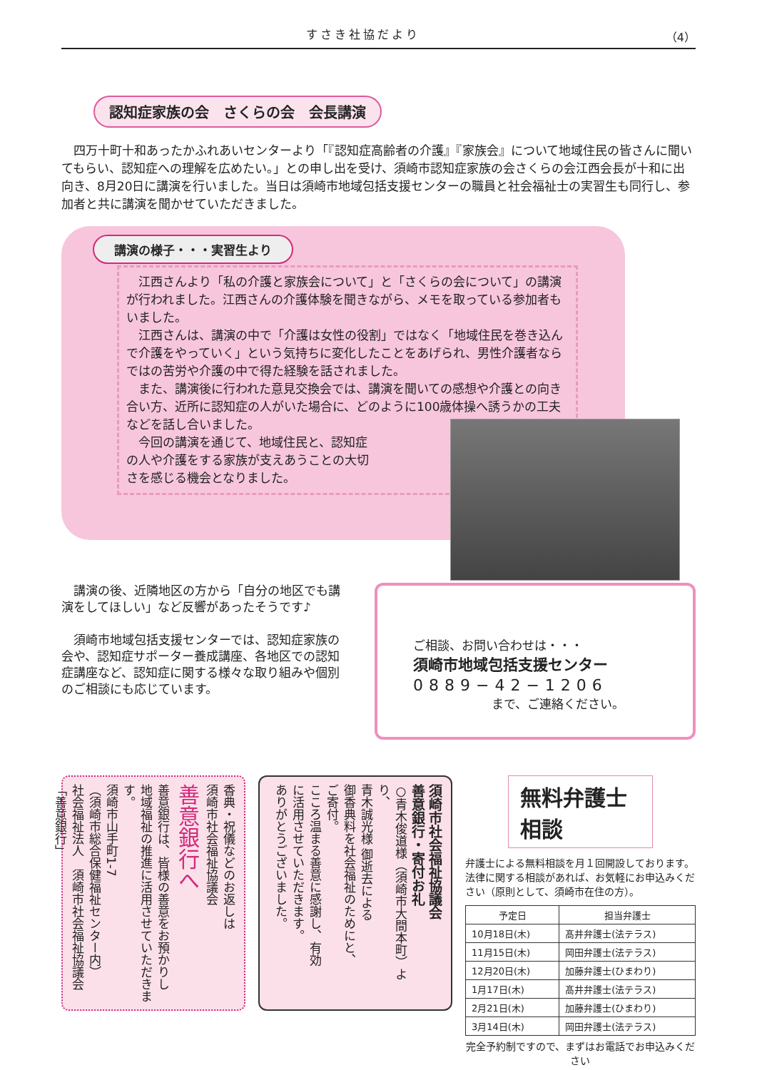すさき社協だより （4）
認知症家族の会　さくらの会　会長講演
　四万十町十和あったかふれあいセンターより「『認知症高齢者の介護』『家族会』について地域住民の皆さんに聞いてもらい、認知症への理解を広めたい。」との申し出を受け、須崎市認知症家族の会さくらの会江西会長が十和に出向き、8月20日に講演を行いました。当日は須崎市地域包括支援センターの職員と社会福祉士の実習生も同行し、参加者と共に講演を聞かせていただきました。
講演の様子・・・実習生より
　江西さんより「私の介護と家族会について」と「さくらの会について」の講演が行われました。江西さんの介護体験を聞きながら、メモを取っている参加者もいました。
　江西さんは、講演の中で「介護は女性の役割」ではなく「地域住民を巻き込んで介護をやっていく」という気持ちに変化したことをあげられ、男性介護者ならではの苦労や介護の中で得た経験を話されました。
　また、講演後に行われた意見交換会では、講演を聞いての感想や介護との向き合い方、近所に認知症の人がいた場合に、どのように100歳体操へ誘うかの工夫などを話し合いました。
　今回の講演を通じて、地域住民と、認知症
の人や介護をする家族が支えあうことの大切
さを感じる機会となりました。
　講演の後、近隣地区の方から「自分の地区でも講演をしてほしい」など反響があったそうです♪
　須崎市地域包括支援センターでは、認知症家族の会や、認知症サポーター養成講座、各地区での認知症講座など、認知症に関する様々な取り組みや個別のご相談にも応じています。
ご相談、お問い合わせは・・・
須崎市地域包括支援センター
0889−42−1206
まで、ご連絡ください。
香典・祝儀などのお返しは
須崎市社会福祉協議会
善意銀行へ
善意銀行は、皆様の善意をお預かりし
地域福祉の推進に活用させていただきます。
須崎市山手町1-7
（須崎市総合保健福祉センター内）
社会福祉法人　須崎市社会福祉協議会
「善意銀行」
須崎市社会福祉協議会
善意銀行・寄付お礼
○青木俊道様（須崎市大間本町）より、
青木誠光様 御逝去による
御香典料を社会福祉のためにと、
ご寄付。
こころ温まる善意に感謝し、有効
に活用させていただきます。
ありがとうございました。
無料弁護士相談
弁護士による無料相談を月１回開設しております。法律に関する相談があれば、お気軽にお申込みください（原則として、須崎市在住の方）。
| 予定日 | 担当弁護士 |
| --- | --- |
| 10月18日(木) | 髙井弁護士(法テラス) |
| 11月15日(木) | 岡田弁護士(法テラス) |
| 12月20日(木) | 加藤弁護士(ひまわり) |
| 1月17日(木) | 髙井弁護士(法テラス) |
| 2月21日(木) | 加藤弁護士(ひまわり) |
| 3月14日(木) | 岡田弁護士(法テラス) |
完全予約制ですので、まずはお電話でお申込みください